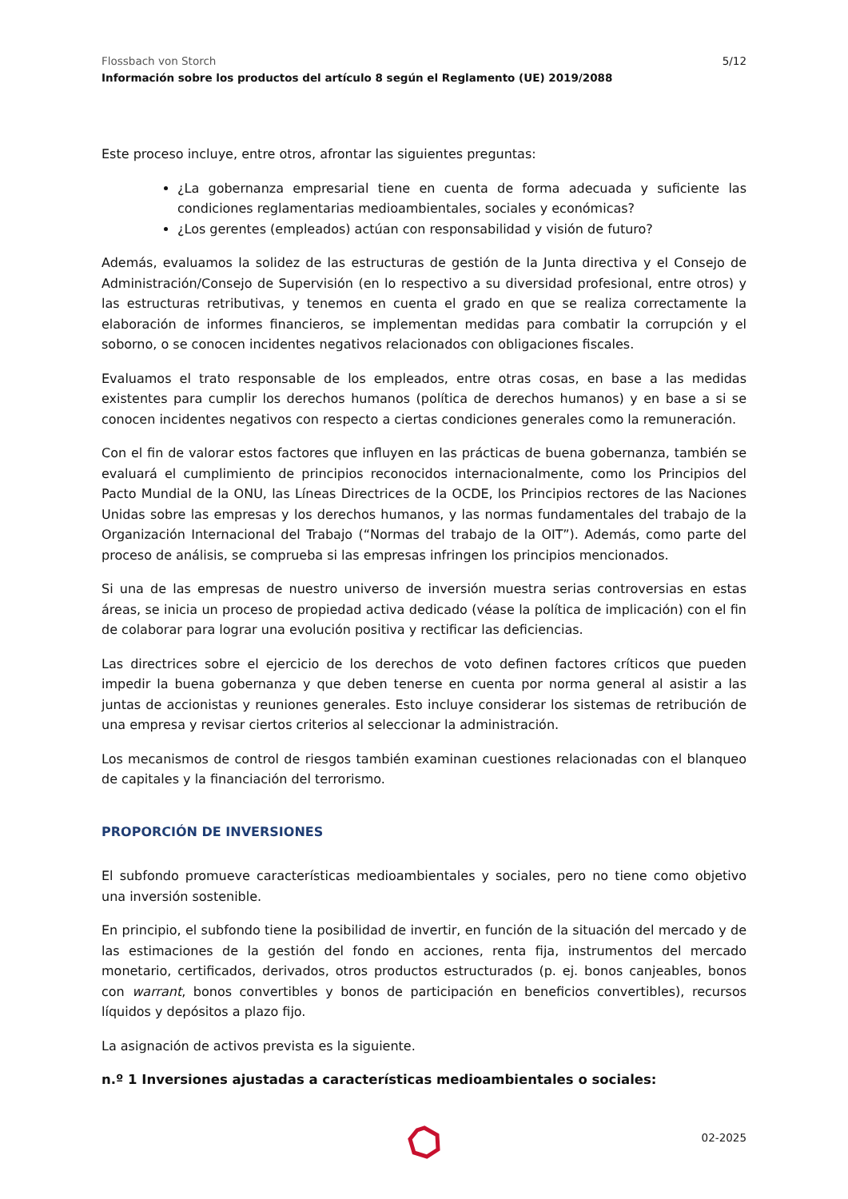Flossbach von Storch
Información sobre los productos del artículo 8 según el Reglamento (UE) 2019/2088
5/12
Este proceso incluye, entre otros, afrontar las siguientes preguntas:
¿La gobernanza empresarial tiene en cuenta de forma adecuada y suficiente las condiciones reglamentarias medioambientales, sociales y económicas?
¿Los gerentes (empleados) actúan con responsabilidad y visión de futuro?
Además, evaluamos la solidez de las estructuras de gestión de la Junta directiva y el Consejo de Administración/Consejo de Supervisión (en lo respectivo a su diversidad profesional, entre otros) y las estructuras retributivas, y tenemos en cuenta el grado en que se realiza correctamente la elaboración de informes financieros, se implementan medidas para combatir la corrupción y el soborno, o se conocen incidentes negativos relacionados con obligaciones fiscales.
Evaluamos el trato responsable de los empleados, entre otras cosas, en base a las medidas existentes para cumplir los derechos humanos (política de derechos humanos) y en base a si se conocen incidentes negativos con respecto a ciertas condiciones generales como la remuneración.
Con el fin de valorar estos factores que influyen en las prácticas de buena gobernanza, también se evaluará el cumplimiento de principios reconocidos internacionalmente, como los Principios del Pacto Mundial de la ONU, las Líneas Directrices de la OCDE, los Principios rectores de las Naciones Unidas sobre las empresas y los derechos humanos, y las normas fundamentales del trabajo de la Organización Internacional del Trabajo (“Normas del trabajo de la OIT”). Además, como parte del proceso de análisis, se comprueba si las empresas infringen los principios mencionados.
Si una de las empresas de nuestro universo de inversión muestra serias controversias en estas áreas, se inicia un proceso de propiedad activa dedicado (véase la política de implicación) con el fin de colaborar para lograr una evolución positiva y rectificar las deficiencias.
Las directrices sobre el ejercicio de los derechos de voto definen factores críticos que pueden impedir la buena gobernanza y que deben tenerse en cuenta por norma general al asistir a las juntas de accionistas y reuniones generales. Esto incluye considerar los sistemas de retribución de una empresa y revisar ciertos criterios al seleccionar la administración.
Los mecanismos de control de riesgos también examinan cuestiones relacionadas con el blanqueo de capitales y la financiación del terrorismo.
PROPORCIÓN DE INVERSIONES
El subfondo promueve características medioambientales y sociales, pero no tiene como objetivo una inversión sostenible.
En principio, el subfondo tiene la posibilidad de invertir, en función de la situación del mercado y de las estimaciones de la gestión del fondo en acciones, renta fija, instrumentos del mercado monetario, certificados, derivados, otros productos estructurados (p. ej. bonos canjeables, bonos con warrant, bonos convertibles y bonos de participación en beneficios convertibles), recursos líquidos y depósitos a plazo fijo.
La asignación de activos prevista es la siguiente.
n.º 1 Inversiones ajustadas a características medioambientales o sociales:
02-2025